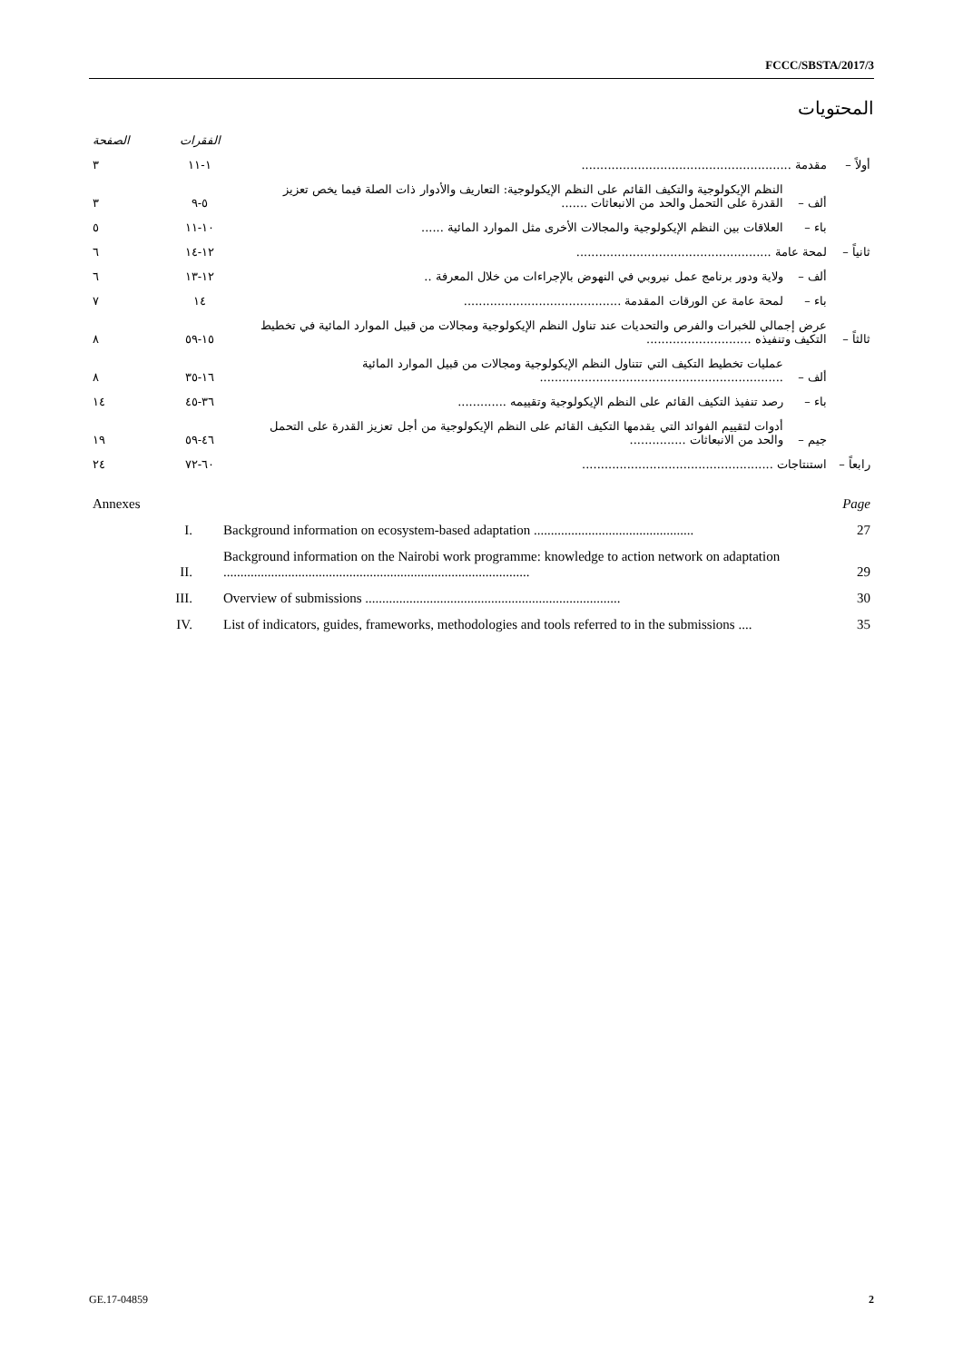FCCC/SBSTA/2017/3
المحتويات
| | | | الفقرات | الصفحة |
| أولاً – | مقدمة ........................................................ | | ١-١١ | ٣ |
| | ألف – | النظم الإيكولوجية والتكيف القائم على النظم الإيكولوجية: التعاريف والأدوار ذات الصلة فيما يخص تعزيز القدرة على التحمل والحد من الانبعاثات ....... | ٥-٩ | ٣ |
| | باء – | العلاقات بين النظم الإيكولوجية والمجالات الأخرى مثل الموارد المائية ...... | ١٠-١١ | ٥ |
| ثانياً – | لمحة عامة .................................................... | | ١٢-١٤ | ٦ |
| | ألف – | ولاية ودور برنامج عمل نيروبي في النهوض بالإجراءات من خلال المعرفة .. | ١٢-١٣ | ٦ |
| | باء – | لمحة عامة عن الورقات المقدمة .......................................... | ١٤ | ٧ |
| ثالثاً – | عرض إجمالي للخبرات والفرص والتحديات عند تناول النظم الإيكولوجية ومجالات من قبيل الموارد المائية في تخطيط التكيف وتنفيذه ............................ | | ١٥-٥٩ | ٨ |
| | ألف – | عمليات تخطيط التكيف التي تتناول النظم الإيكولوجية ومجالات من قبيل الموارد المائية ................................................................. | ١٦-٣٥ | ٨ |
| | باء – | رصد تنفيذ التكيف القائم على النظم الإيكولوجية وتقييمه ............. | ٣٦-٤٥ | ١٤ |
| | جيم – | أدوات لتقييم الفوائد التي يقدمها التكيف القائم على النظم الإيكولوجية من أجل تعزيز القدرة على التحمل والحد من الانبعاثات ............... | ٤٦-٥٩ | ١٩ |
| رابعاً – | استنتاجات ................................................... | | ٦٠-٧٢ | ٢٤ |
| Annexes | | Page |
| I. | Background information on ecosystem-based adaptation ............................................... | 27 |
| II. | Background information on the Nairobi work programme: knowledge to action network on adaptation .......................................................................................... | 29 |
| III. | Overview of submissions ........................................................................... | 30 |
| IV. | List of indicators, guides, frameworks, methodologies and tools referred to in the submissions .... | 35 |
GE.17-04859 2